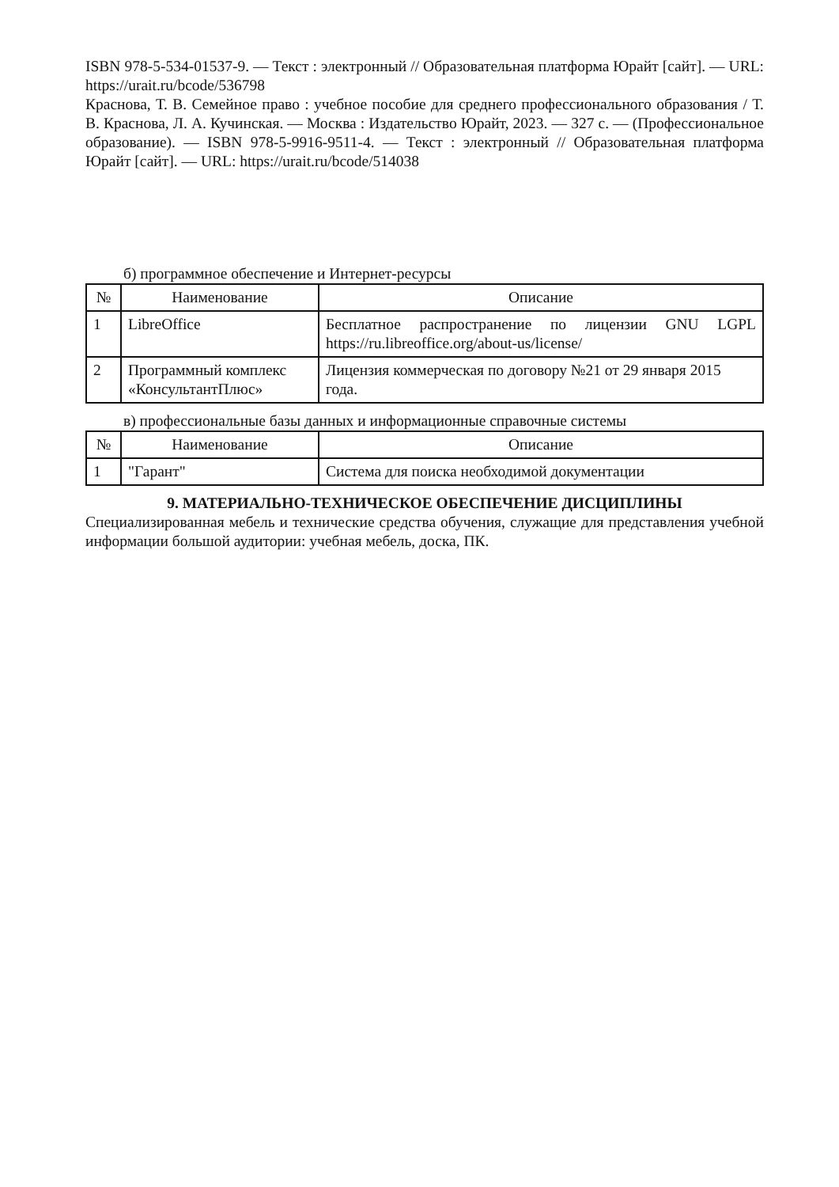ISBN 978-5-534-01537-9. — Текст : электронный // Образовательная платформа Юрайт [сайт]. — URL: https://urait.ru/bcode/536798
Краснова, Т. В. Семейное право : учебное пособие для среднего профессионального образования / Т. В. Краснова, Л. А. Кучинская. — Москва : Издательство Юрайт, 2023. — 327 с. — (Профессиональное образование). — ISBN 978-5-9916-9511-4. — Текст : электронный // Образовательная платформа Юрайт [сайт]. — URL: https://urait.ru/bcode/514038
б) программное обеспечение и Интернет-ресурсы
| № | Наименование | Описание |
| --- | --- | --- |
| 1 | LibreOffice | Бесплатное распространение по лицензии GNU LGPL https://ru.libreoffice.org/about-us/license/ |
| 2 | Программный комплекс «КонсультантПлюс» | Лицензия коммерческая по договору №21 от 29 января 2015 года. |
в) профессиональные базы данных и информационные справочные системы
| № | Наименование | Описание |
| --- | --- | --- |
| 1 | "Гарант" | Система для поиска необходимой документации |
9. МАТЕРИАЛЬНО-ТЕХНИЧЕСКОЕ ОБЕСПЕЧЕНИЕ ДИСЦИПЛИНЫ
Специализированная мебель и технические средства обучения, служащие для представления учебной информации большой аудитории: учебная мебель, доска, ПК.